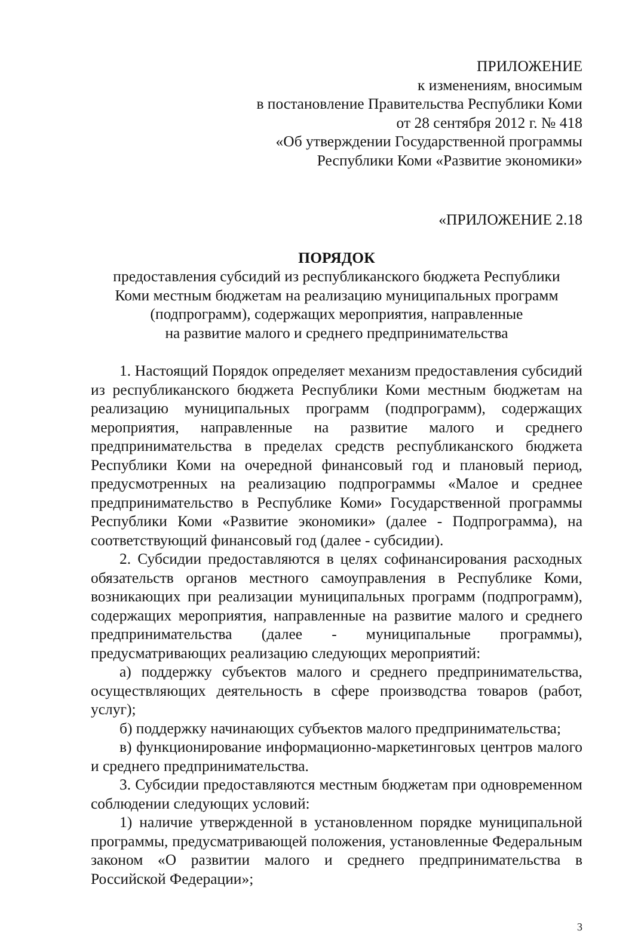ПРИЛОЖЕНИЕ
к изменениям, вносимым
в постановление Правительства Республики Коми
от 28 сентября 2012 г. № 418
«Об утверждении Государственной программы
Республики Коми «Развитие экономики»
«ПРИЛОЖЕНИЕ 2.18
ПОРЯДОК
предоставления субсидий из республиканского бюджета Республики
Коми местным бюджетам на реализацию муниципальных программ
(подпрограмм), содержащих мероприятия, направленные
на развитие малого и среднего предпринимательства
1. Настоящий Порядок определяет механизм предоставления субсидий из республиканского бюджета Республики Коми местным бюджетам на реализацию муниципальных программ (подпрограмм), содержащих мероприятия, направленные на развитие малого и среднего предпринимательства в пределах средств республиканского бюджета Республики Коми на очередной финансовый год и плановый период, предусмотренных на реализацию подпрограммы «Малое и среднее предпринимательство в Республике Коми» Государственной программы Республики Коми «Развитие экономики» (далее - Подпрограмма), на соответствующий финансовый год (далее - субсидии).
2. Субсидии предоставляются в целях софинансирования расходных обязательств органов местного самоуправления в Республике Коми, возникающих при реализации муниципальных программ (подпрограмм), содержащих мероприятия, направленные на развитие малого и среднего предпринимательства (далее - муниципальные программы), предусматривающих реализацию следующих мероприятий:
а) поддержку субъектов малого и среднего предпринимательства, осуществляющих деятельность в сфере производства товаров (работ, услуг);
б) поддержку начинающих субъектов малого предпринимательства;
в) функционирование информационно-маркетинговых центров малого и среднего предпринимательства.
3. Субсидии предоставляются местным бюджетам при одновременном соблюдении следующих условий:
1) наличие утвержденной в установленном порядке муниципальной программы, предусматривающей положения, установленные Федеральным законом «О развитии малого и среднего предпринимательства в Российской Федерации»;
3